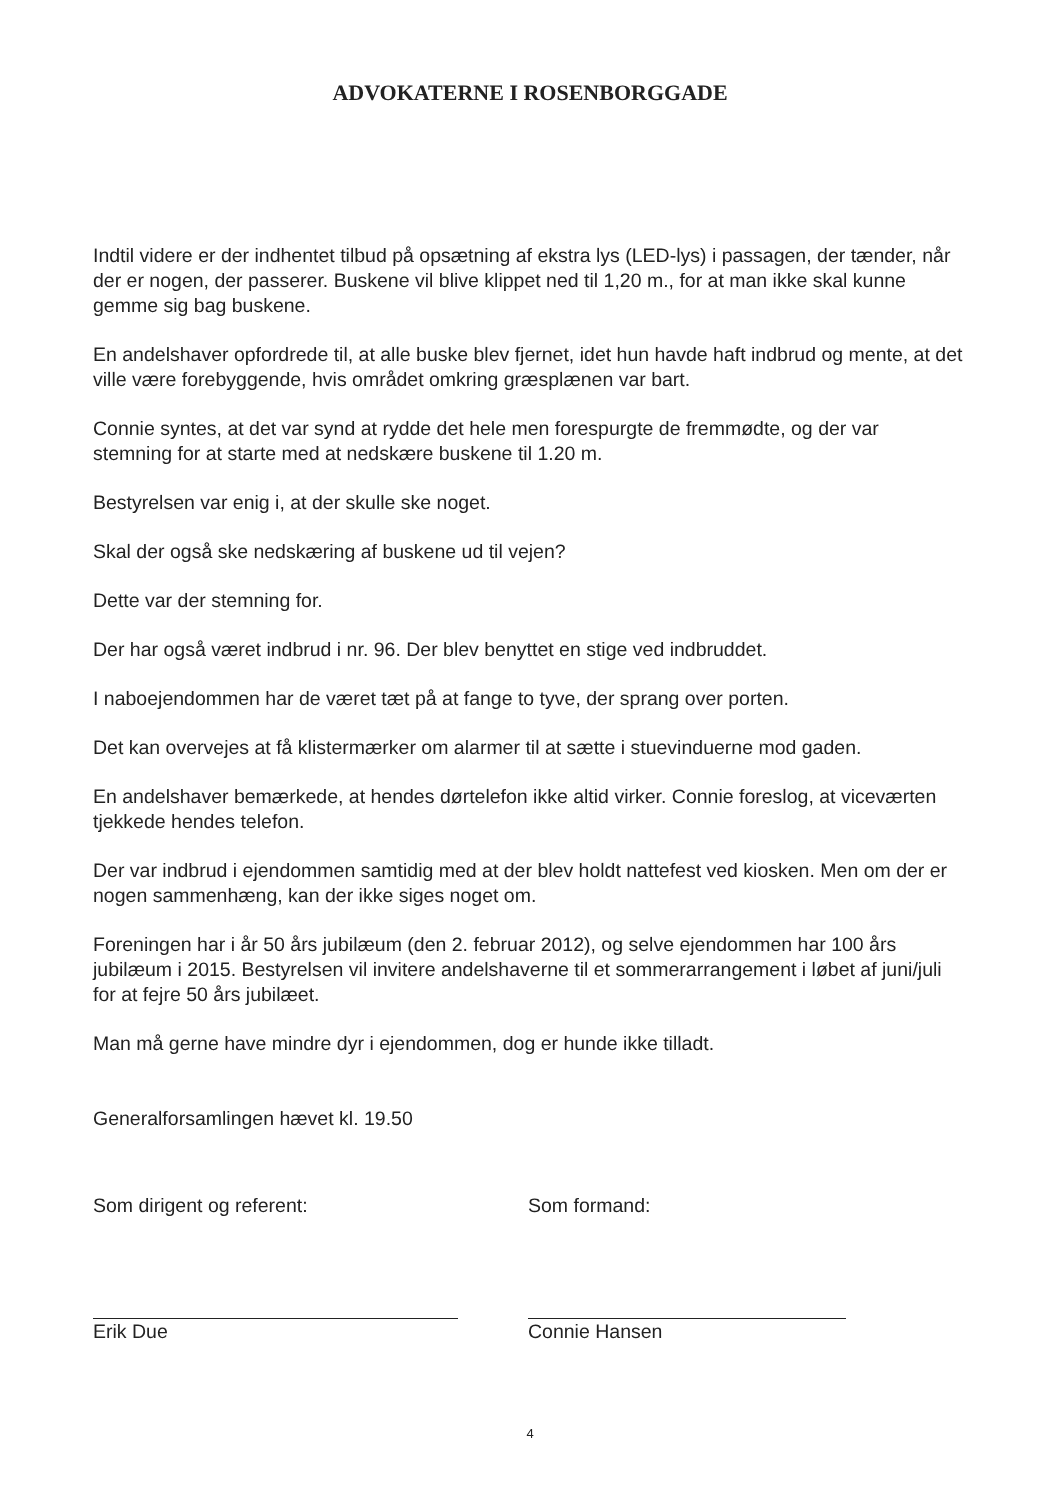ADVOKATERNE I ROSENBORGGADE
Indtil videre er der indhentet tilbud på opsætning af ekstra lys (LED-lys) i passagen, der tænder, når der er nogen, der passerer. Buskene vil blive klippet ned til 1,20 m., for at man ikke skal kunne gemme sig bag buskene.
En andelshaver opfordrede til, at alle buske blev fjernet, idet hun havde haft indbrud og mente, at det ville være forebyggende, hvis området omkring græsplænen var bart.
Connie syntes, at det var synd at rydde det hele men forespurgte de fremmødte, og der var stemning for at starte med at nedskære buskene til 1.20 m.
Bestyrelsen var enig i, at der skulle ske noget.
Skal der også ske nedskæring af buskene ud til vejen?
Dette var der stemning for.
Der har også været indbrud i nr. 96. Der blev benyttet en stige ved indbruddet.
I naboejendommen har de været tæt på at fange to tyve, der sprang over porten.
Det kan overvejes at få klistermærker om alarmer til at sætte i stuevinduerne mod gaden.
En andelshaver bemærkede, at hendes dørtelefon ikke altid virker. Connie foreslog, at viceværten tjekkede hendes telefon.
Der var indbrud i ejendommen samtidig med at der blev holdt nattefest ved kiosken. Men om der er nogen sammenhæng, kan der ikke siges noget om.
Foreningen har i år 50 års jubilæum (den 2. februar 2012), og selve ejendommen har 100 års jubilæum i 2015. Bestyrelsen vil invitere andelshaverne til et sommerarrangement i løbet af juni/juli for at fejre 50 års jubilæet.
Man må gerne have mindre dyr i ejendommen, dog er hunde ikke tilladt.
Generalforsamlingen hævet kl. 19.50
Som dirigent og referent:
Erik Due
Som formand:
Connie Hansen
4